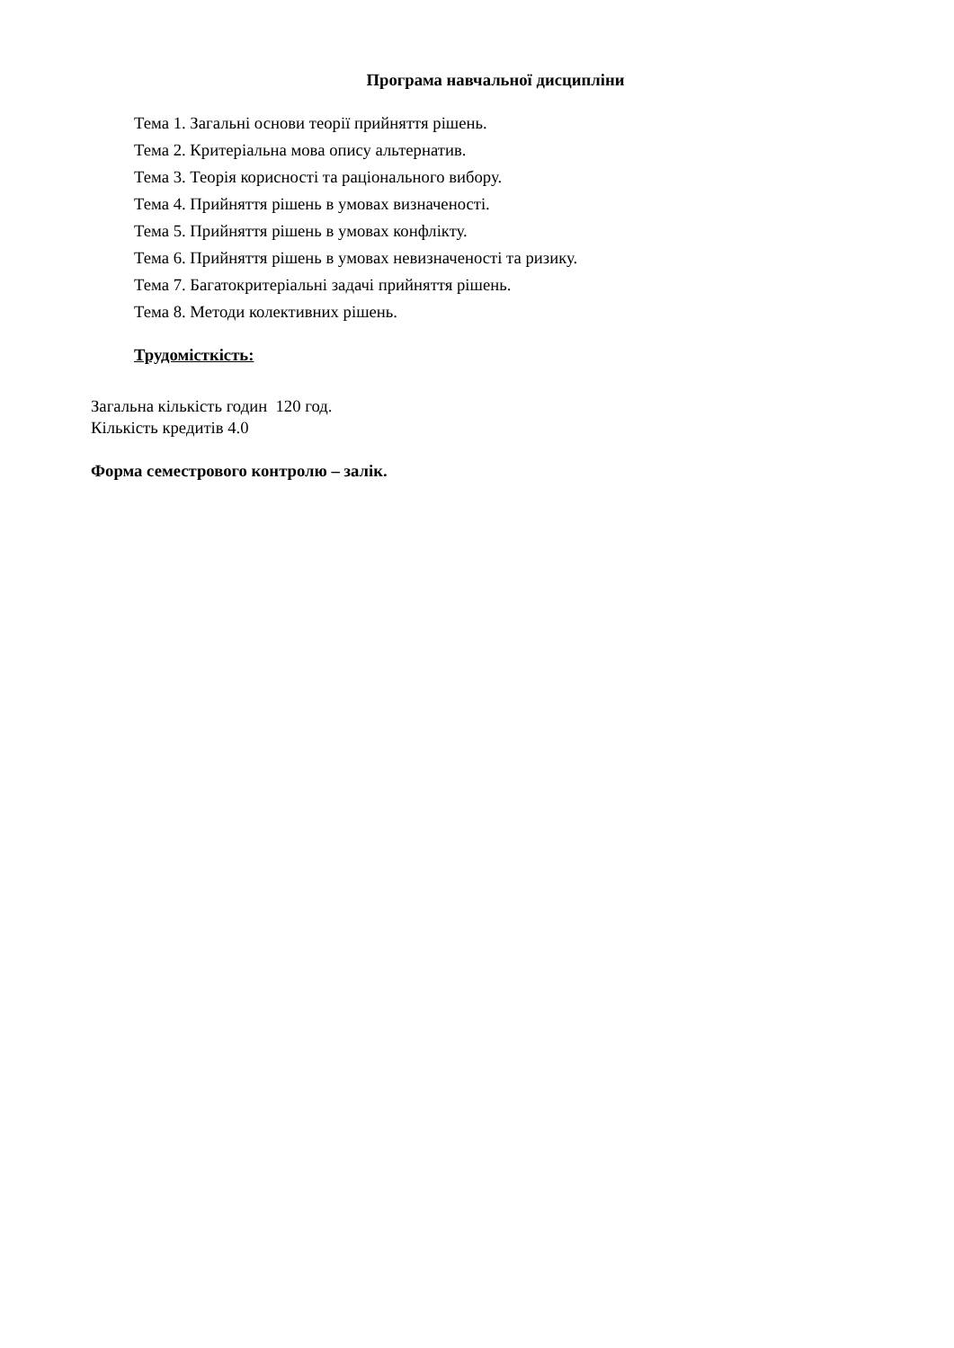Програма навчальної дисципліни
Тема 1. Загальні основи теорії прийняття рішень.
Тема 2. Критеріальна мова опису альтернатив.
Тема 3. Теорія корисності та раціонального вибору.
Тема 4. Прийняття рішень в умовах визначеності.
Тема 5. Прийняття рішень в умовах конфлікту.
Тема 6. Прийняття рішень в умовах невизначеності та ризику.
Тема 7. Багатокритеріальні задачі прийняття рішень.
Тема 8. Методи колективних рішень.
Трудомісткість:
Загальна кількість годин 120 год.
Кількість кредитів 4.0
Форма семестрового контролю – залік.